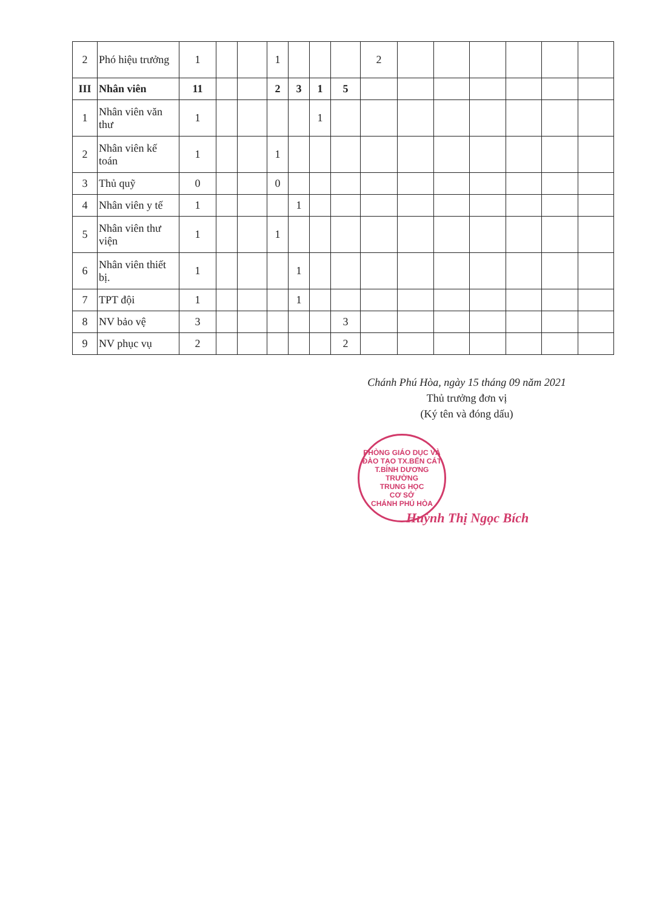| 2 | Phó hiệu trưởng | 1 | | | 1 | | | | 2 | | | | | | |
| III | Nhân viên | 11 | | | 2 | 3 | 1 | 5 | | | | | | | |
| 1 | Nhân viên văn thư | 1 | | | | | 1 | | | | | | | | |
| 2 | Nhân viên kế toán | 1 | | | 1 | | | | | | | | | | |
| 3 | Thủ quỹ | 0 | | | 0 | | | | | | | | | | |
| 4 | Nhân viên y tế | 1 | | | | 1 | | | | | | | | | |
| 5 | Nhân viên thư viện | 1 | | | 1 | | | | | | | | | | |
| 6 | Nhân viên thiết bị. | 1 | | | | 1 | | | | | | | | | |
| 7 | TPT đội | 1 | | | | 1 | | | | | | | | | |
| 8 | NV bảo vệ | 3 | | | | | | 3 | | | | | | | |
| 9 | NV phục vụ | 2 | | | | | | 2 | | | | | | | |
Chánh Phú Hòa, ngày 15 tháng 09 năm 2021
Thủ trưởng đơn vị
(Ký tên và đóng dấu)
PHÒNG GIÁO DỤC VÀ ĐÀO TẠO TX.BẾN CÁT T.BÌNH DƯƠNG
TRƯỜNG
TRUNG HỌC
CƠ SỞ
CHÁNH PHÚ HÒA
Huỳnh Thị Ngọc Bích